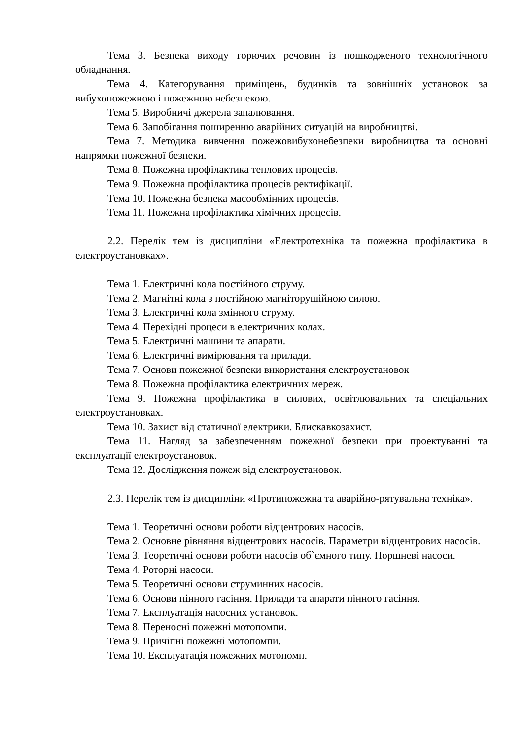Тема 3. Безпека виходу горючих речовин із пошкодженого технологічного обладнання.
Тема 4. Категорування приміщень, будинків та зовнішніх установок за вибухопожежною і пожежною небезпекою.
Тема 5. Виробничі джерела запалювання.
Тема 6. Запобігання поширенню аварійних ситуацій на виробництві.
Тема 7. Методика вивчення пожежовибухонебезпеки виробництва та основні напрямки пожежної безпеки.
Тема 8. Пожежна профілактика теплових процесів.
Тема 9. Пожежна профілактика процесів ректифікації.
Тема 10. Пожежна безпека масообмінних процесів.
Тема 11. Пожежна профілактика хімічних процесів.
2.2. Перелік тем із дисципліни «Електротехніка та пожежна профілактика в електроустановках».
Тема 1. Електричні кола постійного струму.
Тема 2. Магнітні кола з постійною магніторушійною силою.
Тема 3. Електричні кола змінного струму.
Тема 4. Перехідні процеси в електричних колах.
Тема 5. Електричні машини та апарати.
Тема 6. Електричні вимірювання та прилади.
Тема 7. Основи пожежної безпеки використання електроустановок
Тема 8. Пожежна профілактика електричних мереж.
Тема 9. Пожежна профілактика в силових, освітлювальних та спеціальних електроустановках.
Тема 10. Захист від статичної електрики. Блискавкозахист.
Тема 11. Нагляд за забезпеченням пожежної безпеки при проектуванні та експлуатації електроустановок.
Тема 12. Дослідження пожеж від електроустановок.
2.3. Перелік тем із дисципліни «Протипожежна та аварійно-рятувальна техніка».
Тема 1. Теоретичні основи роботи відцентрових насосів.
Тема 2. Основне рівняння відцентрових насосів. Параметри відцентрових насосів.
Тема 3. Теоретичні основи роботи насосів об`ємного типу. Поршневі насоси.
Тема 4. Роторні насоси.
Тема 5. Теоретичні основи струминних насосів.
Тема 6. Основи пінного гасіння. Прилади та апарати пінного гасіння.
Тема 7. Експлуатація насосних установок.
Тема 8. Переносні пожежні мотопомпи.
Тема 9. Причіпні пожежні мотопомпи.
Тема 10. Експлуатація пожежних мотопомп.